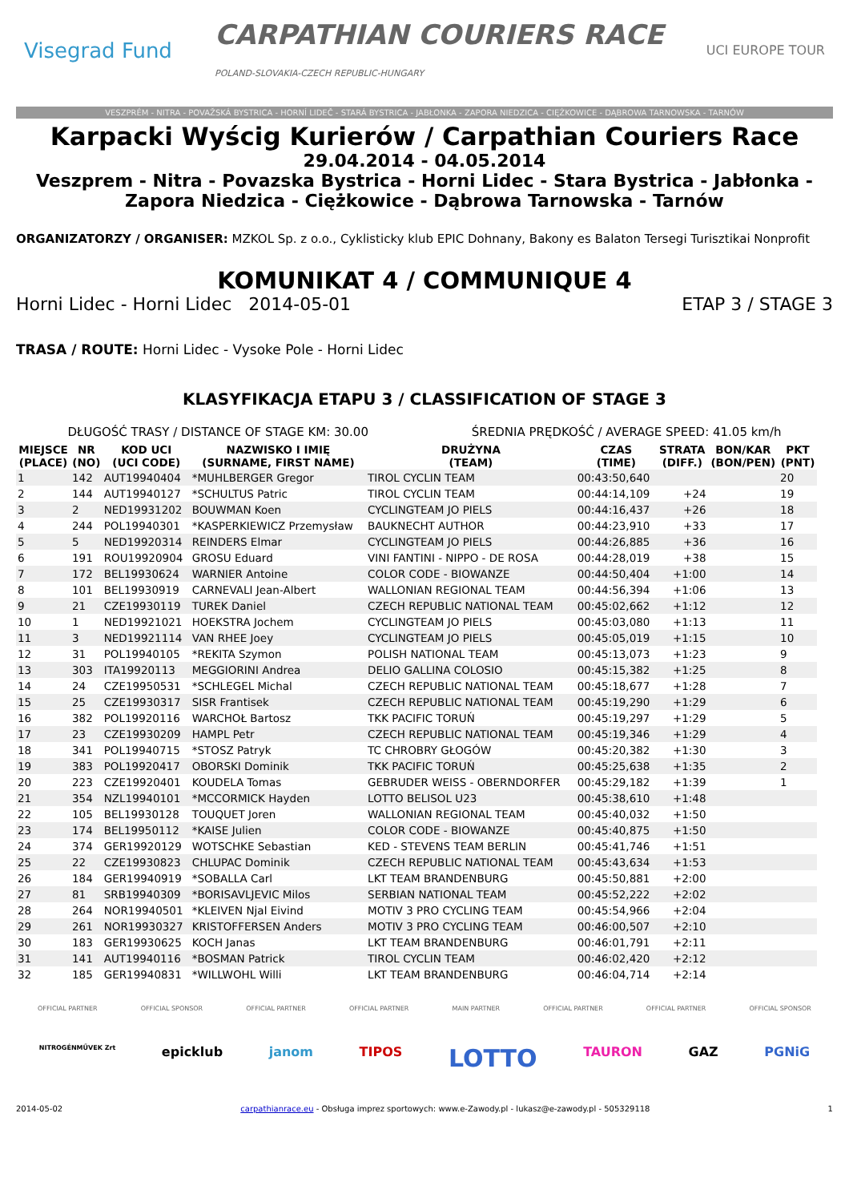Visegrad Fund CARPATHIAN COURIERS RACE
POLAND-SLOVAKIA-CZECH REPUBLIC-HUNGARY UCI EUROPE TOUR
VESZPRÉM - NITRA - POVAŽSKÁ BYSTRICA - HORNÍ LIDEČ - STARÁ BYSTRICA - JABŁONKA - ZAPORA NIEDZICA - CIĘŻKOWICE - DĄBROWA TARNOWSKA - TARNÓW
Karpacki Wyścig Kurierów / Carpathian Couriers Race
29.04.2014 - 04.05.2014
Veszprem - Nitra - Povazska Bystrica - Horni Lidec - Stara Bystrica - Jabłonka -
Zapora Niedzica - Ciężkowice - Dąbrowa Tarnowska - Tarnów
ORGANIZATORZY / ORGANISER: MZKOL Sp. z o.o., Cyklisticky klub EPIC Dohnany, Bakony es Balaton Tersegi Turisztikai Nonprofit
KOMUNIKAT 4 / COMMUNIQUE 4
Horni Lidec - Horni Lidec 2014-05-01 ETAP 3 / STAGE 3
TRASA / ROUTE: Horni Lidec - Vysoke Pole - Horni Lidec
KLASYFIKACJA ETAPU 3 / CLASSIFICATION OF STAGE 3
DŁUGOŚĆ TRASY / DISTANCE OF STAGE KM: 30.00 ŚREDNIA PRĘDKOŚĆ / AVERAGE SPEED: 41.05 km/h
| MIEJSCE (PLACE) | NR (NO) | KOD UCI (UCI CODE) | NAZWISKO I IMIĘ (SURNAME, FIRST NAME) | DRUŻYNA (TEAM) | CZAS (TIME) | STRATA (DIFF.) | BON/KAR (BON/PEN) | PKT (PNT) |
| --- | --- | --- | --- | --- | --- | --- | --- | --- |
| 1 | 142 | AUT19940404 | *MUHLBERGER Gregor | TIROL CYCLIN TEAM | 00:43:50,640 | | | 20 |
| 2 | 144 | AUT19940127 | *SCHULTUS Patric | TIROL CYCLIN TEAM | 00:44:14,109 | +24 | | 19 |
| 3 | 2 | NED19931202 | BOUWMAN Koen | CYCLINGTEAM JO PIELS | 00:44:16,437 | +26 | | 18 |
| 4 | 244 | POL19940301 | *KASPERKIEWICZ Przemysław | BAUKNECHT AUTHOR | 00:44:23,910 | +33 | | 17 |
| 5 | 5 | NED19920314 | REINDERS Elmar | CYCLINGTEAM JO PIELS | 00:44:26,885 | +36 | | 16 |
| 6 | 191 | ROU19920904 | GROSU Eduard | VINI FANTINI - NIPPO - DE ROSA | 00:44:28,019 | +38 | | 15 |
| 7 | 172 | BEL19930624 | WARNIER Antoine | COLOR CODE - BIOWANZE | 00:44:50,404 | +1:00 | | 14 |
| 8 | 101 | BEL19930919 | CARNEVALI Jean-Albert | WALLONIAN REGIONAL TEAM | 00:44:56,394 | +1:06 | | 13 |
| 9 | 21 | CZE19930119 | TUREK Daniel | CZECH REPUBLIC NATIONAL TEAM | 00:45:02,662 | +1:12 | | 12 |
| 10 | 1 | NED19921021 | HOEKSTRA Jochem | CYCLINGTEAM JO PIELS | 00:45:03,080 | +1:13 | | 11 |
| 11 | 3 | NED19921114 | VAN RHEE Joey | CYCLINGTEAM JO PIELS | 00:45:05,019 | +1:15 | | 10 |
| 12 | 31 | POL19940105 | *REKITA Szymon | POLISH NATIONAL TEAM | 00:45:13,073 | +1:23 | | 9 |
| 13 | 303 | ITA19920113 | MEGGIORINI Andrea | DELIO GALLINA COLOSIO | 00:45:15,382 | +1:25 | | 8 |
| 14 | 24 | CZE19950531 | *SCHLEGEL Michal | CZECH REPUBLIC NATIONAL TEAM | 00:45:18,677 | +1:28 | | 7 |
| 15 | 25 | CZE19930317 | SISR Frantisek | CZECH REPUBLIC NATIONAL TEAM | 00:45:19,290 | +1:29 | | 6 |
| 16 | 382 | POL19920116 | WARCHOŁ Bartosz | TKK PACIFIC TORUŃ | 00:45:19,297 | +1:29 | | 5 |
| 17 | 23 | CZE19930209 | HAMPL Petr | CZECH REPUBLIC NATIONAL TEAM | 00:45:19,346 | +1:29 | | 4 |
| 18 | 341 | POL19940715 | *STOSZ Patryk | TC CHROBRY GŁOGÓW | 00:45:20,382 | +1:30 | | 3 |
| 19 | 383 | POL19920417 | OBORSKI Dominik | TKK PACIFIC TORUŃ | 00:45:25,638 | +1:35 | | 2 |
| 20 | 223 | CZE19920401 | KOUDELA Tomas | GEBRUDER WEISS - OBERNDORFER | 00:45:29,182 | +1:39 | | 1 |
| 21 | 354 | NZL19940101 | *MCCORMICK Hayden | LOTTO BELISOL U23 | 00:45:38,610 | +1:48 | | |
| 22 | 105 | BEL19930128 | TOUQUET Joren | WALLONIAN REGIONAL TEAM | 00:45:40,032 | +1:50 | | |
| 23 | 174 | BEL19950112 | *KAISE Julien | COLOR CODE - BIOWANZE | 00:45:40,875 | +1:50 | | |
| 24 | 374 | GER19920129 | WOTSCHKE Sebastian | KED - STEVENS TEAM BERLIN | 00:45:41,746 | +1:51 | | |
| 25 | 22 | CZE19930823 | CHLUPAC Dominik | CZECH REPUBLIC NATIONAL TEAM | 00:45:43,634 | +1:53 | | |
| 26 | 184 | GER19940919 | *SOBALLA Carl | LKT TEAM BRANDENBURG | 00:45:50,881 | +2:00 | | |
| 27 | 81 | SRB19940309 | *BORISAVLJEVIC Milos | SERBIAN NATIONAL TEAM | 00:45:52,222 | +2:02 | | |
| 28 | 264 | NOR19940501 | *KLEIVEN Njal Eivind | MOTIV 3 PRO CYCLING TEAM | 00:45:54,966 | +2:04 | | |
| 29 | 261 | NOR19930327 | KRISTOFFERSEN Anders | MOTIV 3 PRO CYCLING TEAM | 00:46:00,507 | +2:10 | | |
| 30 | 183 | GER19930625 | KOCH Janas | LKT TEAM BRANDENBURG | 00:46:01,791 | +2:11 | | |
| 31 | 141 | AUT19940116 | *BOSMAN Patrick | TIROL CYCLIN TEAM | 00:46:02,420 | +2:12 | | |
| 32 | 185 | GER19940831 | *WILLWOHL Willi | LKT TEAM BRANDENBURG | 00:46:04,714 | +2:14 | | |
OFFICIAL PARTNER OFFICIAL SPONSOR OFFICIAL PARTNER OFFICIAL PARTNER MAIN PARTNER OFFICIAL PARTNER OFFICIAL PARTNER OFFICIAL SPONSOR
NITROGÉNMŰVEK Zrt epicklub janom TIPOS LOTTO TAURON GAZ PGNiG
2014-05-02 carpathianrace.eu - Obsługa imprez sportowych: www.e-Zawody.pl - lukasz@e-zawody.pl - 505329118 1